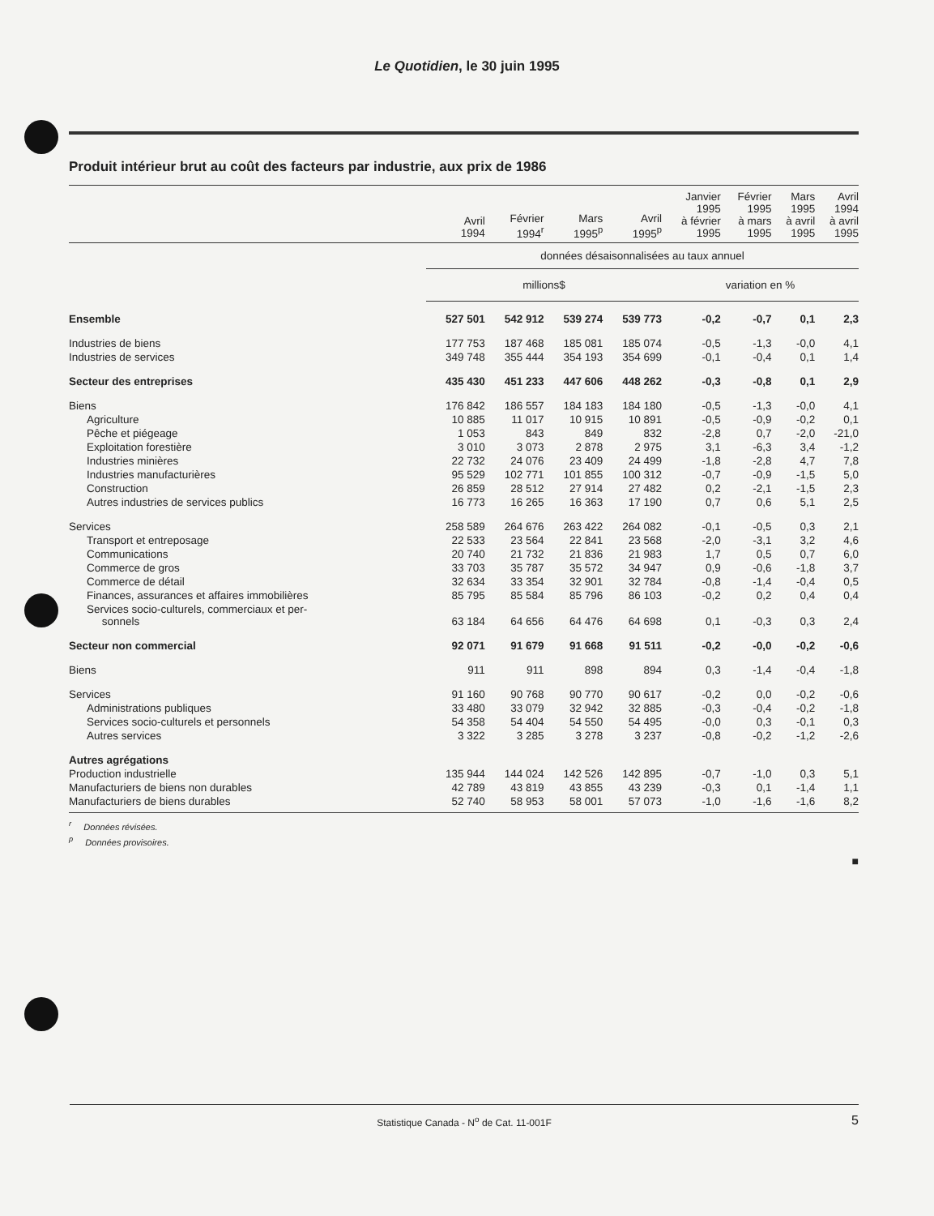Le Quotidien, le 30 juin 1995
Produit intérieur brut au coût des facteurs par industrie, aux prix de 1986
| | Avril 1994 | Février 1994<sup>r</sup> | Mars 1995<sup>p</sup> | Avril 1995<sup>p</sup> | Janvier 1995 à février 1995 | Février 1995 à mars 1995 | Mars 1995 à avril 1995 | Avril 1994 à avril 1995 |
| --- | --- | --- | --- | --- | --- | --- | --- | --- |
| | données désaisonnalisées au taux annuel | | | | | | | |
| | millions$ | | | | variation en % | | | |
| Ensemble | 527 501 | 542 912 | 539 274 | 539 773 | -0,2 | -0,7 | 0,1 | 2,3 |
| Industries de biens | 177 753 | 187 468 | 185 081 | 185 074 | -0,5 | -1,3 | -0,0 | 4,1 |
| Industries de services | 349 748 | 355 444 | 354 193 | 354 699 | -0,1 | -0,4 | 0,1 | 1,4 |
| Secteur des entreprises | 435 430 | 451 233 | 447 606 | 448 262 | -0,3 | -0,8 | 0,1 | 2,9 |
| Biens | 176 842 | 186 557 | 184 183 | 184 180 | -0,5 | -1,3 | -0,0 | 4,1 |
| Agriculture | 10 885 | 11 017 | 10 915 | 10 891 | -0,5 | -0,9 | -0,2 | 0,1 |
| Pêche et piégeage | 1 053 | 843 | 849 | 832 | -2,8 | 0,7 | -2,0 | -21,0 |
| Exploitation forestière | 3 010 | 3 073 | 2 878 | 2 975 | 3,1 | -6,3 | 3,4 | -1,2 |
| Industries minières | 22 732 | 24 076 | 23 409 | 24 499 | -1,8 | -2,8 | 4,7 | 7,8 |
| Industries manufacturières | 95 529 | 102 771 | 101 855 | 100 312 | -0,7 | -0,9 | -1,5 | 5,0 |
| Construction | 26 859 | 28 512 | 27 914 | 27 482 | 0,2 | -2,1 | -1,5 | 2,3 |
| Autres industries de services publics | 16 773 | 16 265 | 16 363 | 17 190 | 0,7 | 0,6 | 5,1 | 2,5 |
| Services | 258 589 | 264 676 | 263 422 | 264 082 | -0,1 | -0,5 | 0,3 | 2,1 |
| Transport et entreposage | 22 533 | 23 564 | 22 841 | 23 568 | -2,0 | -3,1 | 3,2 | 4,6 |
| Communications | 20 740 | 21 732 | 21 836 | 21 983 | 1,7 | 0,5 | 0,7 | 6,0 |
| Commerce de gros | 33 703 | 35 787 | 35 572 | 34 947 | 0,9 | -0,6 | -1,8 | 3,7 |
| Commerce de détail | 32 634 | 33 354 | 32 901 | 32 784 | -0,8 | -1,4 | -0,4 | 0,5 |
| Finances, assurances et affaires immobilières | 85 795 | 85 584 | 85 796 | 86 103 | -0,2 | 0,2 | 0,4 | 0,4 |
| Services socio-culturels, commerciaux et per- sonnels | 63 184 | 64 656 | 64 476 | 64 698 | 0,1 | -0,3 | 0,3 | 2,4 |
| Secteur non commercial | 92 071 | 91 679 | 91 668 | 91 511 | -0,2 | -0,0 | -0,2 | -0,6 |
| Biens | 911 | 911 | 898 | 894 | 0,3 | -1,4 | -0,4 | -1,8 |
| Services | 91 160 | 90 768 | 90 770 | 90 617 | -0,2 | 0,0 | -0,2 | -0,6 |
| Administrations publiques | 33 480 | 33 079 | 32 942 | 32 885 | -0,3 | -0,4 | -0,2 | -1,8 |
| Services socio-culturels et personnels | 54 358 | 54 404 | 54 550 | 54 495 | -0,0 | 0,3 | -0,1 | 0,3 |
| Autres services | 3 322 | 3 285 | 3 278 | 3 237 | -0,8 | -0,2 | -1,2 | -2,6 |
| Autres agrégations | | | | | | | | |
| Production industrielle | 135 944 | 144 024 | 142 526 | 142 895 | -0,7 | -1,0 | 0,3 | 5,1 |
| Manufacturiers de biens non durables | 42 789 | 43 819 | 43 855 | 43 239 | -0,3 | 0,1 | -1,4 | 1,1 |
| Manufacturiers de biens durables | 52 740 | 58 953 | 58 001 | 57 073 | -1,0 | -1,6 | -1,6 | 8,2 |
<sup>r</sup> Données révisées.
<sup>p</sup> Données provisoires.
■
Statistique Canada - N<sup>o</sup> de Cat. 11-001F 5